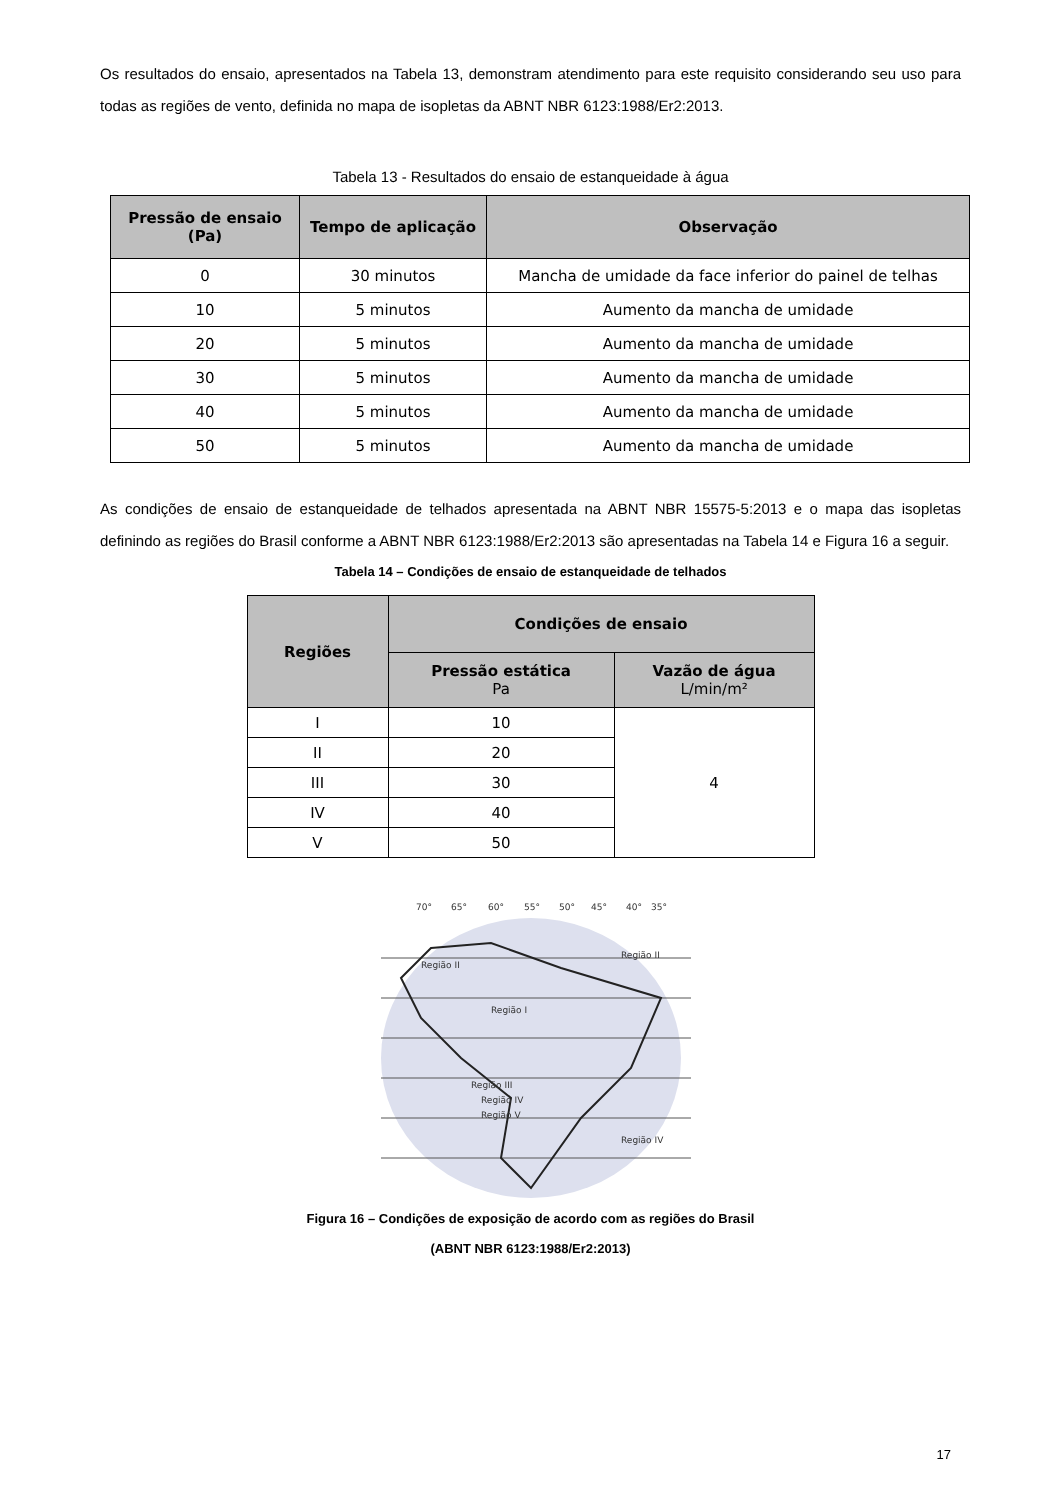Os resultados do ensaio, apresentados na Tabela 13, demonstram atendimento para este requisito considerando seu uso para todas as regiões de vento, definida no mapa de isopletas da ABNT NBR 6123:1988/Er2:2013.
Tabela 13 - Resultados do ensaio de estanqueidade à água
| Pressão de ensaio (Pa) | Tempo de aplicação | Observação |
| --- | --- | --- |
| 0 | 30 minutos | Mancha de umidade da face inferior do painel de telhas |
| 10 | 5 minutos | Aumento da mancha de umidade |
| 20 | 5 minutos | Aumento da mancha de umidade |
| 30 | 5 minutos | Aumento da mancha de umidade |
| 40 | 5 minutos | Aumento da mancha de umidade |
| 50 | 5 minutos | Aumento da mancha de umidade |
As condições de ensaio de estanqueidade de telhados apresentada na ABNT NBR 15575-5:2013 e o mapa das isopletas definindo as regiões do Brasil conforme a ABNT NBR 6123:1988/Er2:2013 são apresentadas na Tabela 14 e Figura 16 a seguir.
Tabela 14 – Condições de ensaio de estanqueidade de telhados
| Regiões | Condições de ensaio | |
| --- | --- | --- |
| | Pressão estática Pa | Vazão de água L/min/m² |
| I | 10 | 4 |
| II | 20 | |
| III | 30 | |
| IV | 40 | |
| V | 50 | |
70°
65°
60°
55°
50°
45°
40°
35°
Região II
Região I
Região II
Região III
Região IV
Região V
Região IV
Figura 16 – Condições de exposição de acordo com as regiões do Brasil
(ABNT NBR 6123:1988/Er2:2013)
17